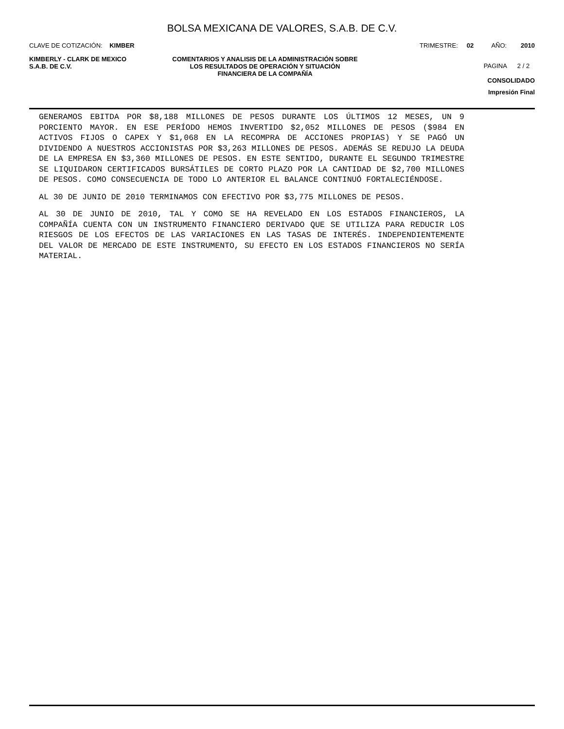BOLSA MEXICANA DE VALORES, S.A.B. DE C.V.
CLAVE DE COTIZACIÓN: KIMBER TRIMESTRE: 02 AÑO: 2010
KIMBERLY - CLARK DE MEXICO
S.A.B. DE C.V.
COMENTARIOS Y ANALISIS DE LA ADMINISTRACIÓN SOBRE LOS RESULTADOS DE OPERACIÓN Y SITUACIÓN FINANCIERA DE LA COMPAÑÍA
PAGINA 2 / 2
CONSOLIDADO
Impresión Final
GENERAMOS EBITDA POR $8,188 MILLONES DE PESOS DURANTE LOS ÚLTIMOS 12 MESES, UN 9 PORCIENTO MAYOR. EN ESE PERÍODO HEMOS INVERTIDO $2,052 MILLONES DE PESOS ($984 EN ACTIVOS FIJOS O CAPEX Y $1,068 EN LA RECOMPRA DE ACCIONES PROPIAS) Y SE PAGÓ UN DIVIDENDO A NUESTROS ACCIONISTAS POR $3,263 MILLONES DE PESOS. ADEMÁS SE REDUJO LA DEUDA DE LA EMPRESA EN $3,360 MILLONES DE PESOS. EN ESTE SENTIDO, DURANTE EL SEGUNDO TRIMESTRE SE LIQUIDARON CERTIFICADOS BURSÁTILES DE CORTO PLAZO POR LA CANTIDAD DE $2,700 MILLONES DE PESOS. COMO CONSECUENCIA DE TODO LO ANTERIOR EL BALANCE CONTINUÓ FORTALECIÉNDOSE.
AL 30 DE JUNIO DE 2010 TERMINAMOS CON EFECTIVO POR $3,775 MILLONES DE PESOS.
AL 30 DE JUNIO DE 2010, TAL Y COMO SE HA REVELADO EN LOS ESTADOS FINANCIEROS, LA COMPAÑÍA CUENTA CON UN INSTRUMENTO FINANCIERO DERIVADO QUE SE UTILIZA PARA REDUCIR LOS RIESGOS DE LOS EFECTOS DE LAS VARIACIONES EN LAS TASAS DE INTERÉS. INDEPENDIENTEMENTE DEL VALOR DE MERCADO DE ESTE INSTRUMENTO, SU EFECTO EN LOS ESTADOS FINANCIEROS NO SERÍA MATERIAL.